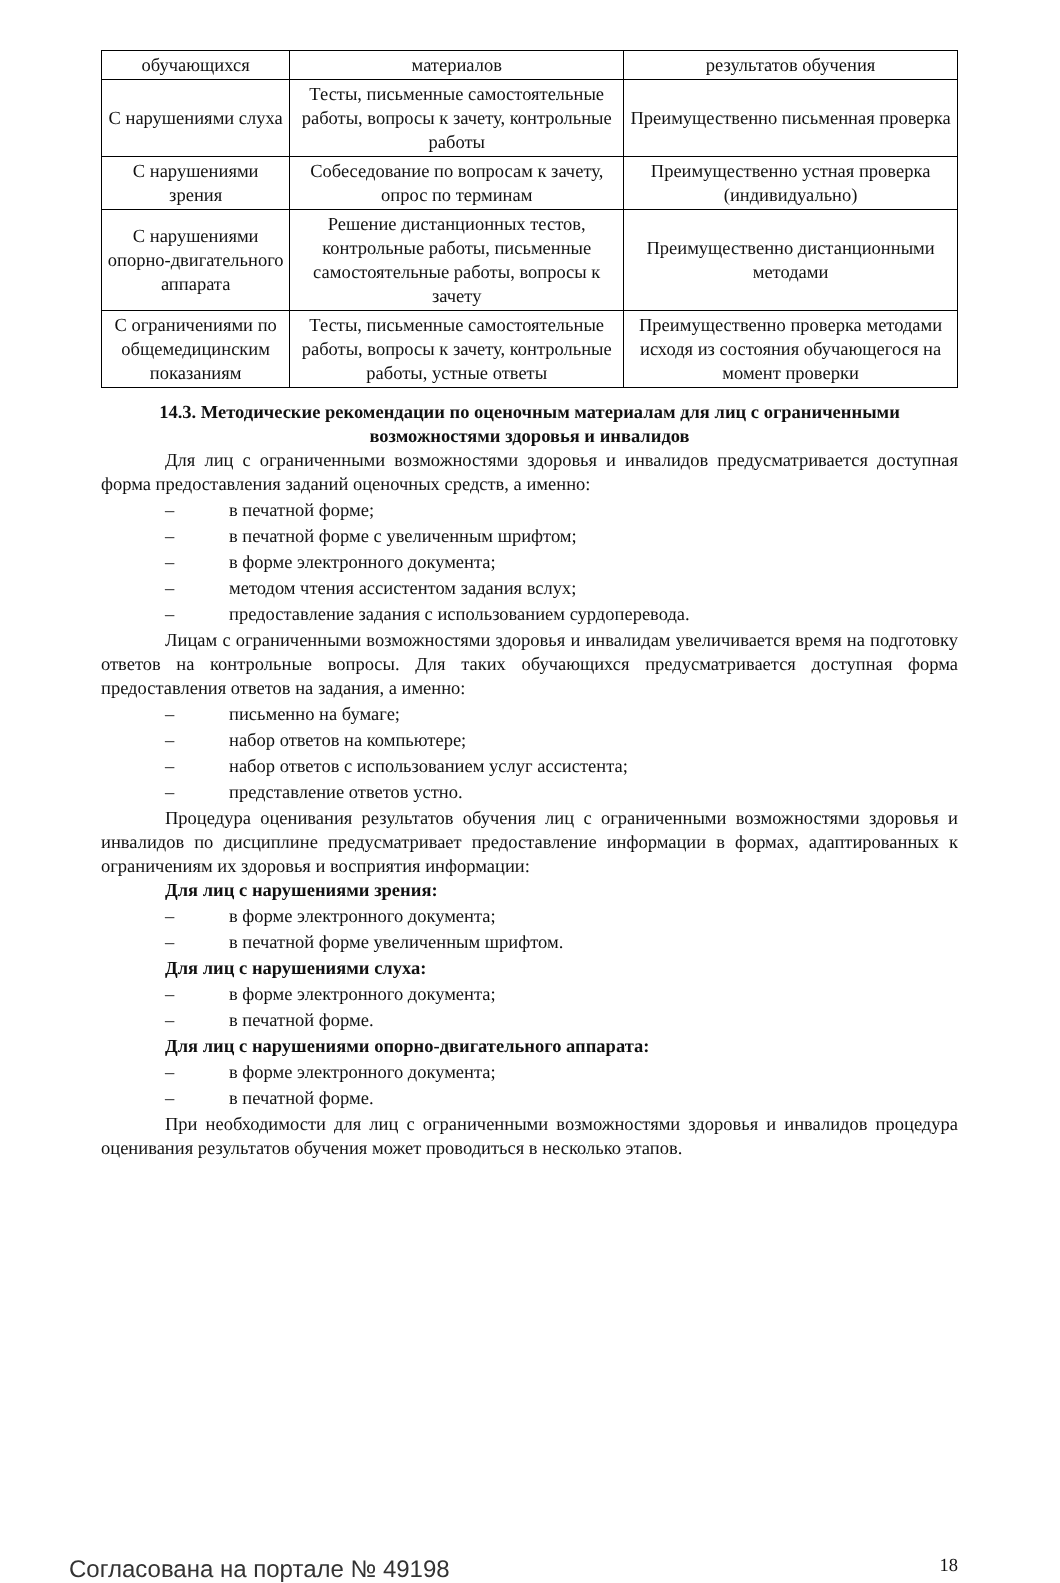| обучающихся | материалов | результатов обучения |
| С нарушениями слуха | Тесты, письменные самостоятельные работы, вопросы к зачету, контрольные работы | Преимущественно письменная проверка |
| С нарушениями зрения | Собеседование по вопросам к зачету, опрос по терминам | Преимущественно устная проверка (индивидуально) |
| С нарушениями опорно-двигательного аппарата | Решение дистанционных тестов, контрольные работы, письменные самостоятельные работы, вопросы к зачету | Преимущественно дистанционными методами |
| С ограничениями по общемедицинским показаниям | Тесты, письменные самостоятельные работы, вопросы к зачету, контрольные работы, устные ответы | Преимущественно проверка методами исходя из состояния обучающегося на момент проверки |
14.3. Методические рекомендации по оценочным материалам для лиц с ограниченными возможностями здоровья и инвалидов
Для лиц с ограниченными возможностями здоровья и инвалидов предусматривается доступная форма предоставления заданий оценочных средств, а именно:
– в печатной форме;
– в печатной форме с увеличенным шрифтом;
– в форме электронного документа;
– методом чтения ассистентом задания вслух;
– предоставление задания с использованием сурдоперевода.
Лицам с ограниченными возможностями здоровья и инвалидам увеличивается время на подготовку ответов на контрольные вопросы. Для таких обучающихся предусматривается доступная форма предоставления ответов на задания, а именно:
– письменно на бумаге;
– набор ответов на компьютере;
– набор ответов с использованием услуг ассистента;
– представление ответов устно.
Процедура оценивания результатов обучения лиц с ограниченными возможностями здоровья и инвалидов по дисциплине предусматривает предоставление информации в формах, адаптированных к ограничениям их здоровья и восприятия информации:
Для лиц с нарушениями зрения:
– в форме электронного документа;
– в печатной форме увеличенным шрифтом.
Для лиц с нарушениями слуха:
– в форме электронного документа;
– в печатной форме.
Для лиц с нарушениями опорно-двигательного аппарата:
– в форме электронного документа;
– в печатной форме.
При необходимости для лиц с ограниченными возможностями здоровья и инвалидов процедура оценивания результатов обучения может проводиться в несколько этапов.
Согласована на портале № 49198 18